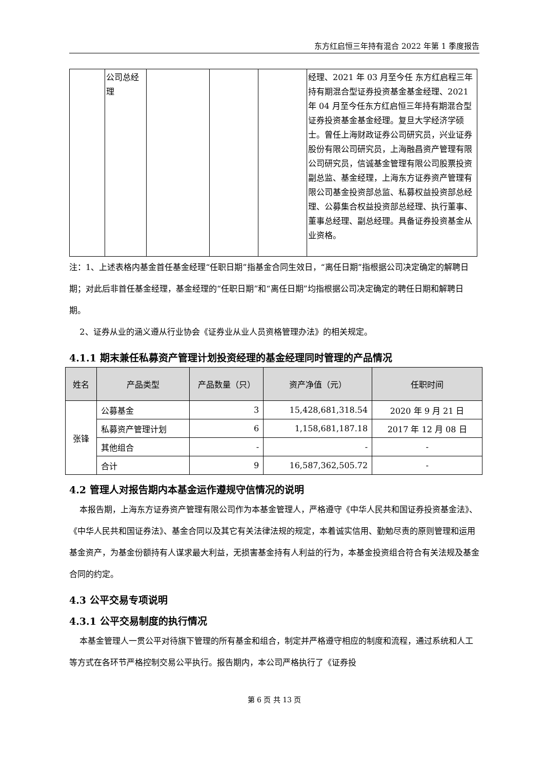东方红启恒三年持有混合 2022 年第 1 季度报告
| | 公司总经理 | | | | 经理、2021 年 03 月至今任 东方红启程三年持有期混合型证券投资基金基金经理、2021 年 04 月至今任东方红启恒三年持有期混合型证券投资基金基金经理。复旦大学经济学硕士。曾任上海财政证券公司研究员，兴业证券股份有限公司研究员，上海融昌资产管理有限公司研究员，信诚基金管理有限公司股票投资副总监、基金经理，上海东方证券资产管理有限公司基金投资部总监、私募权益投资部总经理、公募集合权益投资部总经理、执行董事、董事总经理、副总经理。具备证券投资基金从业资格。 |
注：1、上述表格内基金首任基金经理“任职日期”指基金合同生效日，“离任日期”指根据公司决定确定的解聘日期；对此后非首任基金经理，基金经理的“任职日期”和“离任日期”均指根据公司决定确定的聘任日期和解聘日期。
2、证券从业的涵义遵从行业协会《证券业从业人员资格管理办法》的相关规定。
4.1.1 期末兼任私募资产管理计划投资经理的基金经理同时管理的产品情况
| 姓名 | 产品类型 | 产品数量（只） | 资产净值（元） | 任职时间 |
| --- | --- | --- | --- | --- |
| 张锋 | 公募基金 | 3 | 15,428,681,318.54 | 2020 年 9 月 21 日 |
| | 私募资产管理计划 | 6 | 1,158,681,187.18 | 2017 年 12 月 08 日 |
| | 其他组合 | - | - | - |
| | 合计 | 9 | 16,587,362,505.72 | - |
4.2 管理人对报告期内本基金运作遵规守信情况的说明
本报告期，上海东方证券资产管理有限公司作为本基金管理人，严格遵守《中华人民共和国证券投资基金法》、《中华人民共和国证券法》、基金合同以及其它有关法律法规的规定，本着诚实信用、勤勉尽责的原则管理和运用基金资产，为基金份额持有人谋求最大利益，无损害基金持有人利益的行为，本基金投资组合符合有关法规及基金合同的约定。
4.3 公平交易专项说明
4.3.1 公平交易制度的执行情况
本基金管理人一贯公平对待旗下管理的所有基金和组合，制定并严格遵守相应的制度和流程，通过系统和人工等方式在各环节严格控制交易公平执行。报告期内，本公司严格执行了《证券投
第 6 页 共 13 页